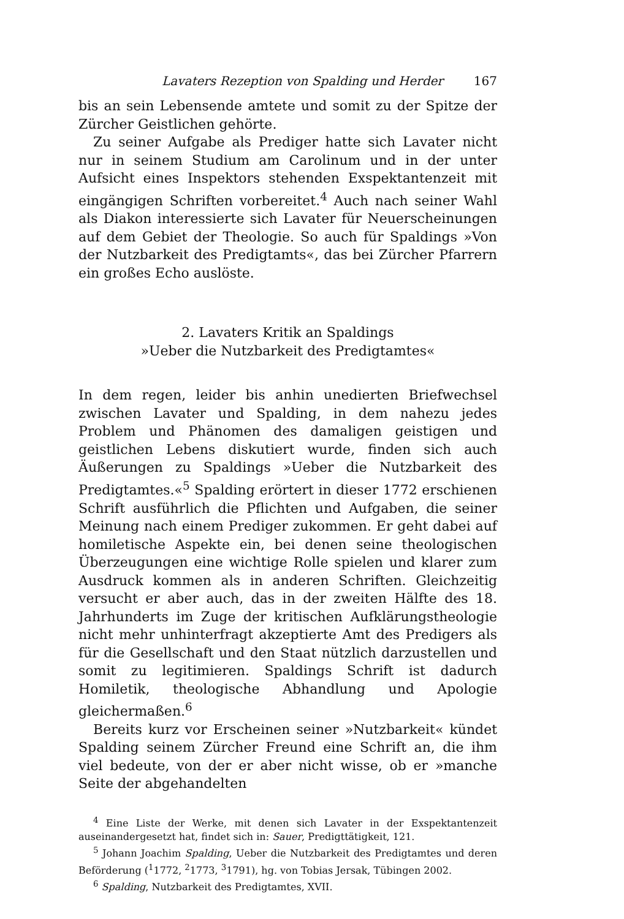Lavaters Rezeption von Spalding und Herder 167
bis an sein Lebensende amtete und somit zu der Spitze der Zürcher Geistlichen gehörte.
Zu seiner Aufgabe als Prediger hatte sich Lavater nicht nur in seinem Studium am Carolinum und in der unter Aufsicht eines Inspektors stehenden Exspektantenzeit mit eingängigen Schriften vorbereitet.<sup>4</sup> Auch nach seiner Wahl als Diakon interessierte sich Lavater für Neuerscheinungen auf dem Gebiet der Theologie. So auch für Spaldings »Von der Nutzbarkeit des Predigtamts«, das bei Zürcher Pfarrern ein großes Echo auslöste.
2. Lavaters Kritik an Spaldings
»Ueber die Nutzbarkeit des Predigtamtes«
In dem regen, leider bis anhin unedierten Briefwechsel zwischen Lavater und Spalding, in dem nahezu jedes Problem und Phänomen des damaligen geistigen und geistlichen Lebens diskutiert wurde, finden sich auch Äußerungen zu Spaldings »Ueber die Nutzbarkeit des Predigtamtes.«<sup>5</sup> Spalding erörtert in dieser 1772 erschienen Schrift ausführlich die Pflichten und Aufgaben, die seiner Meinung nach einem Prediger zukommen. Er geht dabei auf homiletische Aspekte ein, bei denen seine theologischen Überzeugungen eine wichtige Rolle spielen und klarer zum Ausdruck kommen als in anderen Schriften. Gleichzeitig versucht er aber auch, das in der zweiten Hälfte des 18. Jahrhunderts im Zuge der kritischen Aufklärungstheologie nicht mehr unhinterfragt akzeptierte Amt des Predigers als für die Gesellschaft und den Staat nützlich darzustellen und somit zu legitimieren. Spaldings Schrift ist dadurch Homiletik, theologische Abhandlung und Apologie gleichermaßen.<sup>6</sup>
Bereits kurz vor Erscheinen seiner »Nutzbarkeit« kündet Spalding seinem Zürcher Freund eine Schrift an, die ihm viel bedeute, von der er aber nicht wisse, ob er »manche Seite der abgehandelten
<sup>4</sup> Eine Liste der Werke, mit denen sich Lavater in der Exspektantenzeit auseinandergesetzt hat, findet sich in: Sauer, Predigttätigkeit, 121.
<sup>5</sup> Johann Joachim Spalding, Ueber die Nutzbarkeit des Predigtamtes und deren Beförderung (<sup>1</sup>1772, <sup>2</sup>1773, <sup>3</sup>1791), hg. von Tobias Jersak, Tübingen 2002.
<sup>6</sup> Spalding, Nutzbarkeit des Predigtamtes, XVII.